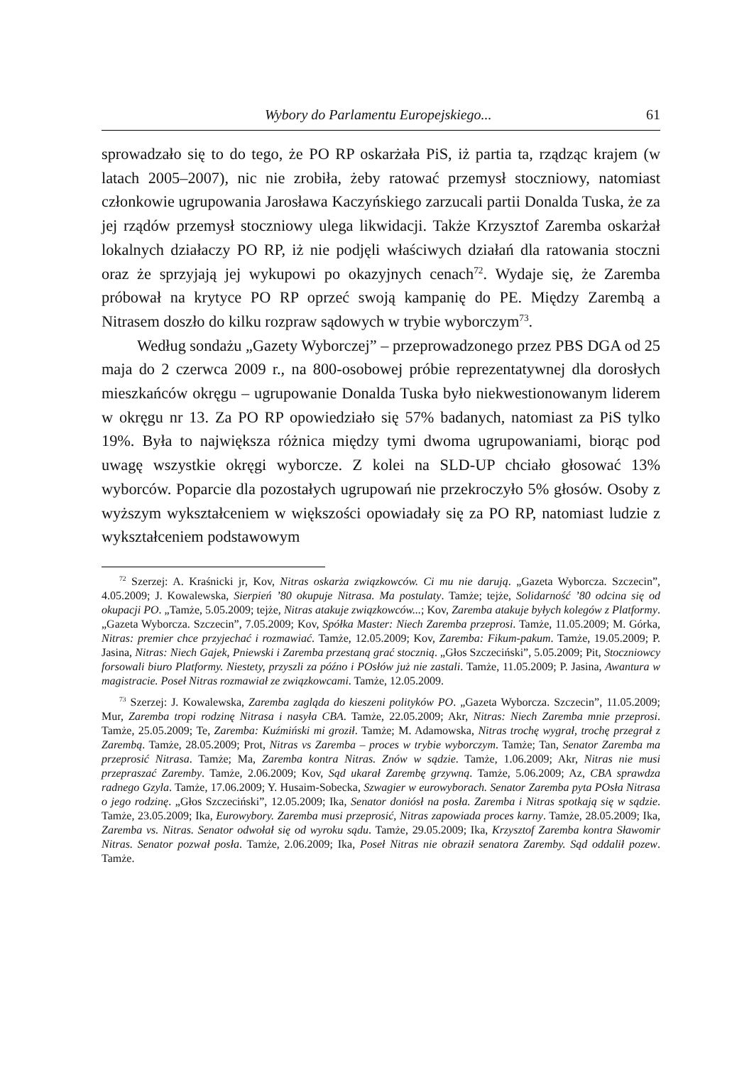Wybory do Parlamentu Europejskiego... 61
sprowadzało się to do tego, że PO RP oskarżała PiS, iż partia ta, rządząc krajem (w latach 2005–2007), nic nie zrobiła, żeby ratować przemysł stoczniowy, natomiast członkowie ugrupowania Jarosława Kaczyńskiego zarzucali partii Donalda Tuska, że za jej rządów przemysł stoczniowy ulega likwidacji. Także Krzysztof Zaremba oskarżał lokalnych działaczy PO RP, iż nie podjęli właściwych działań dla ratowania stoczni oraz że sprzyjają jej wykupowi po okazyjnych cenach<sup>72</sup>. Wydaje się, że Zaremba próbował na krytyce PO RP oprzeć swoją kampanię do PE. Między Zarembą a Nitrasem doszło do kilku rozpraw sądowych w trybie wyborczym<sup>73</sup>.
Według sondażu „Gazety Wyborczej” – przeprowadzonego przez PBS DGA od 25 maja do 2 czerwca 2009 r., na 800-osobowej próbie reprezentatywnej dla dorosłych mieszkańców okręgu – ugrupowanie Donalda Tuska było niekwestionowanym liderem w okręgu nr 13. Za PO RP opowiedziało się 57% badanych, natomiast za PiS tylko 19%. Była to największa różnica między tymi dwoma ugrupowaniami, biorąc pod uwagę wszystkie okręgi wyborcze. Z kolei na SLD-UP chciało głosować 13% wyborców. Poparcie dla pozostałych ugrupowań nie przekroczyło 5% głosów. Osoby z wyższym wykształceniem w większości opowiadały się za PO RP, natomiast ludzie z wykształceniem podstawowym
<sup>72</sup> Szerzej: A. Kraśnicki jr, Kov, Nitras oskarża związkowców. Ci mu nie darują. „Gazeta Wyborcza. Szczecin”, 4.05.2009; J. Kowalewska, Sierpień ’80 okupuje Nitrasa. Ma postulaty. Tamże; tejże, Solidarność ’80 odcina się od okupacji PO. „Tamże, 5.05.2009; tejże, Nitras atakuje związkowców...; Kov, Zaremba atakuje byłych kolegów z Platformy. „Gazeta Wyborcza. Szczecin”, 7.05.2009; Kov, Spółka Master: Niech Zaremba przeprosi. Tamże, 11.05.2009; M. Górka, Nitras: premier chce przyjechać i rozmawiać. Tamże, 12.05.2009; Kov, Zaremba: Fikum-pakum. Tamże, 19.05.2009; P. Jasina, Nitras: Niech Gajek, Pniewski i Zaremba przestaną grać stocznią. „Głos Szczeciński”, 5.05.2009; Pit, Stoczniowcy forsowali biuro Platformy. Niestety, przyszli za późno i POsłów już nie zastali. Tamże, 11.05.2009; P. Jasina, Awantura w magistracie. Poseł Nitras rozmawiał ze związkowcami. Tamże, 12.05.2009.
<sup>73</sup> Szerzej: J. Kowalewska, Zaremba zagląda do kieszeni polityków PO. „Gazeta Wyborcza. Szczecin”, 11.05.2009; Mur, Zaremba tropi rodzinę Nitrasa i nasyła CBA. Tamże, 22.05.2009; Akr, Nitras: Niech Zaremba mnie przeprosi. Tamże, 25.05.2009; Te, Zaremba: Kuźmiński mi groził. Tamże; M. Adamowska, Nitras trochę wygrał, trochę przegrał z Zarembą. Tamże, 28.05.2009; Prot, Nitras vs Zaremba – proces w trybie wyborczym. Tamże; Tan, Senator Zaremba ma przeprosić Nitrasa. Tamże; Ma, Zaremba kontra Nitras. Znów w sądzie. Tamże, 1.06.2009; Akr, Nitras nie musi przepraszać Zaremby. Tamże, 2.06.2009; Kov, Sąd ukarał Zarembę grzywną. Tamże, 5.06.2009; Az, CBA sprawdza radnego Gzyla. Tamże, 17.06.2009; Y. Husaim-Sobecka, Szwagier w eurowyborach. Senator Zaremba pyta POsła Nitrasa o jego rodzinę. „Głos Szczeciński”, 12.05.2009; Ika, Senator doniósł na posła. Zaremba i Nitras spotkają się w sądzie. Tamże, 23.05.2009; Ika, Eurowybory. Zaremba musi przeprosić, Nitras zapowiada proces karny. Tamże, 28.05.2009; Ika, Zaremba vs. Nitras. Senator odwołał się od wyroku sądu. Tamże, 29.05.2009; Ika, Krzysztof Zaremba kontra Sławomir Nitras. Senator pozwał posła. Tamże, 2.06.2009; Ika, Poseł Nitras nie obraził senatora Zaremby. Sąd oddalił pozew. Tamże.